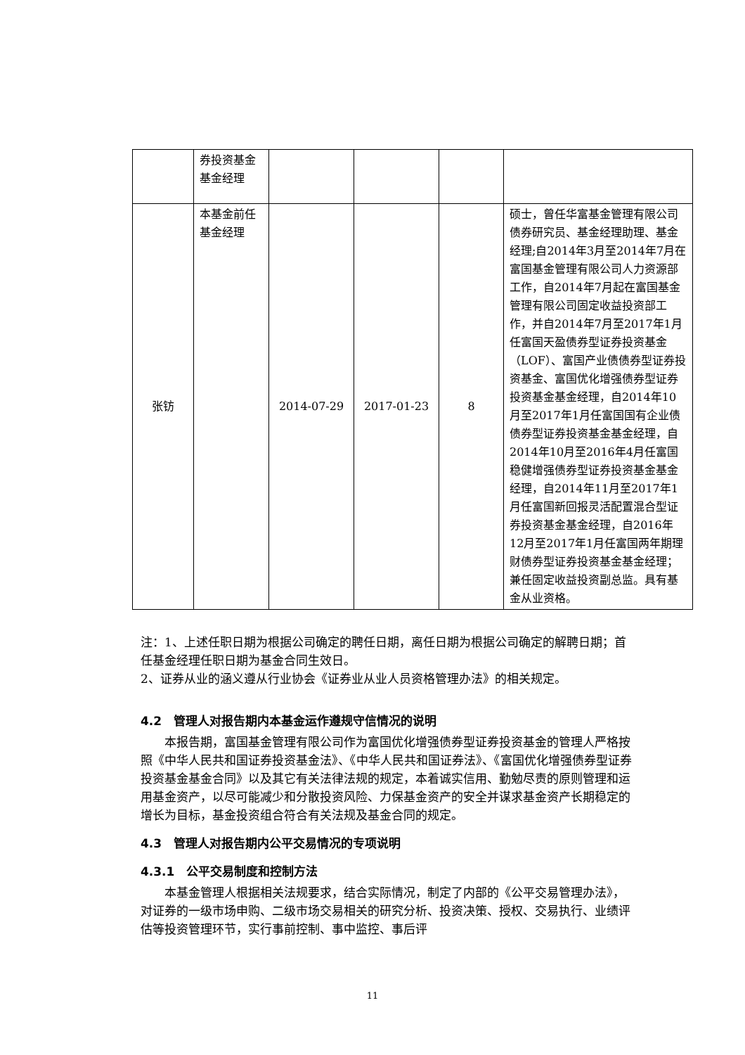| | 券投资基金基金经理 | | | | |
| 张钫 | 本基金前任基金经理 | 2014-07-29 | 2017-01-23 | 8 | 硕士，曾任华富基金管理有限公司债券研究员、基金经理助理、基金经理;自2014年3月至2014年7月在富国基金管理有限公司人力资源部工作，自2014年7月起在富国基金管理有限公司固定收益投资部工作，并自2014年7月至2017年1月任富国天盈债券型证券投资基金（LOF）、富国产业债债券型证券投资基金、富国优化增强债券型证券投资基金基金经理，自2014年10月至2017年1月任富国国有企业债债券型证券投资基金基金经理，自2014年10月至2016年4月任富国稳健增强债券型证券投资基金基金经理，自2014年11月至2017年1月任富国新回报灵活配置混合型证券投资基金基金经理，自2016年12月至2017年1月任富国两年期理财债券型证券投资基金基金经理；兼任固定收益投资副总监。具有基金从业资格。 |
注：1、上述任职日期为根据公司确定的聘任日期，离任日期为根据公司确定的解聘日期；首任基金经理任职日期为基金合同生效日。
2、证券从业的涵义遵从行业协会《证券业从业人员资格管理办法》的相关规定。
4.2　管理人对报告期内本基金运作遵规守信情况的说明
本报告期，富国基金管理有限公司作为富国优化增强债券型证券投资基金的管理人严格按照《中华人民共和国证券投资基金法》、《中华人民共和国证券法》、《富国优化增强债券型证券投资基金基金合同》以及其它有关法律法规的规定，本着诚实信用、勤勉尽责的原则管理和运用基金资产，以尽可能减少和分散投资风险、力保基金资产的安全并谋求基金资产长期稳定的增长为目标，基金投资组合符合有关法规及基金合同的规定。
4.3　管理人对报告期内公平交易情况的专项说明
4.3.1　公平交易制度和控制方法
本基金管理人根据相关法规要求，结合实际情况，制定了内部的《公平交易管理办法》，对证券的一级市场申购、二级市场交易相关的研究分析、投资决策、授权、交易执行、业绩评估等投资管理环节，实行事前控制、事中监控、事后评
11